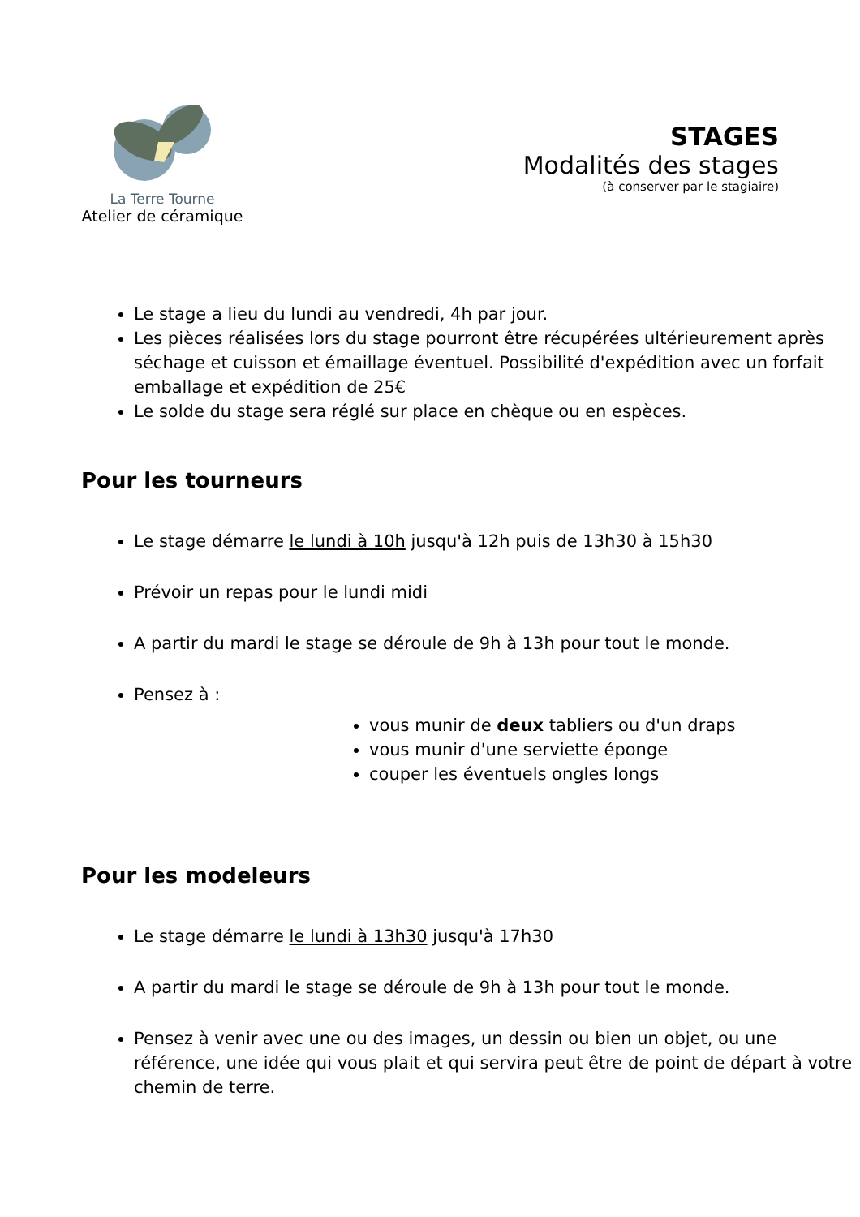La Terre Tourne
Atelier de céramique
STAGES
Modalités des stages
(à conserver par le stagiaire)
Le stage a lieu du lundi au vendredi, 4h par jour.
Les pièces réalisées lors du stage pourront être récupérées ultérieurement après séchage et cuisson et émaillage éventuel. Possibilité d'expédition avec un forfait emballage et expédition de 25€
Le solde du stage sera réglé sur place en chèque ou en espèces.
Pour les tourneurs
Le stage démarre le lundi à 10h jusqu'à 12h puis de 13h30 à 15h30
Prévoir un repas pour le lundi midi
A partir du mardi le stage se déroule de 9h à 13h pour tout le monde.
Pensez à :
vous munir de deux tabliers ou d'un draps
vous munir d'une serviette éponge
couper les éventuels ongles longs
Pour les modeleurs
Le stage démarre le lundi à 13h30 jusqu'à 17h30
A partir du mardi le stage se déroule de 9h à 13h pour tout le monde.
Pensez à venir avec une ou des images, un dessin ou bien un objet, ou une référence, une idée qui vous plait et qui servira peut être de point de départ à votre chemin de terre.